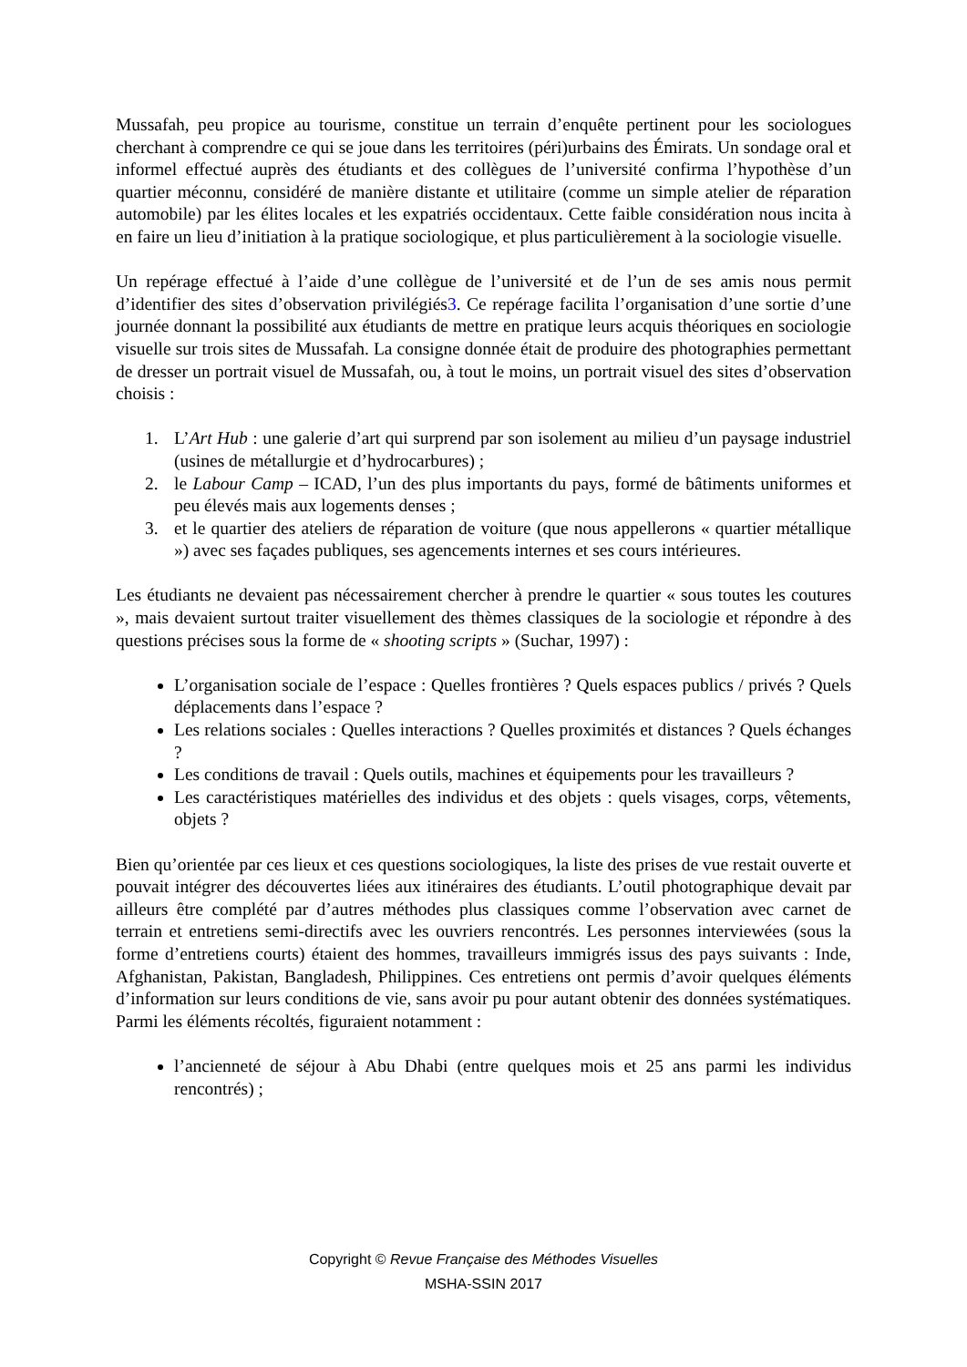Mussafah, peu propice au tourisme, constitue un terrain d’enquête pertinent pour les sociologues cherchant à comprendre ce qui se joue dans les territoires (péri)urbains des Émirats. Un sondage oral et informel effectué auprès des étudiants et des collègues de l’université confirma l’hypothèse d’un quartier méconnu, considéré de manière distante et utilitaire (comme un simple atelier de réparation automobile) par les élites locales et les expatriés occidentaux. Cette faible considération nous incita à en faire un lieu d’initiation à la pratique sociologique, et plus particulièrement à la sociologie visuelle.
Un repérage effectué à l’aide d’une collègue de l’université et de l’un de ses amis nous permit d’identifier des sites d’observation privilégiés3. Ce repérage facilita l’organisation d’une sortie d’une journée donnant la possibilité aux étudiants de mettre en pratique leurs acquis théoriques en sociologie visuelle sur trois sites de Mussafah. La consigne donnée était de produire des photographies permettant de dresser un portrait visuel de Mussafah, ou, à tout le moins, un portrait visuel des sites d’observation choisis :
1. L’Art Hub : une galerie d’art qui surprend par son isolement au milieu d’un paysage industriel (usines de métallurgie et d’hydrocarbures) ;
2. le Labour Camp – ICAD, l’un des plus importants du pays, formé de bâtiments uniformes et peu élevés mais aux logements denses ;
3. et le quartier des ateliers de réparation de voiture (que nous appellerons « quartier métallique ») avec ses façades publiques, ses agencements internes et ses cours intérieures.
Les étudiants ne devaient pas nécessairement chercher à prendre le quartier « sous toutes les coutures », mais devaient surtout traiter visuellement des thèmes classiques de la sociologie et répondre à des questions précises sous la forme de « shooting scripts » (Suchar, 1997) :
L’organisation sociale de l’espace : Quelles frontières ? Quels espaces publics / privés ? Quels déplacements dans l’espace ?
Les relations sociales : Quelles interactions ? Quelles proximités et distances ? Quels échanges ?
Les conditions de travail : Quels outils, machines et équipements pour les travailleurs ?
Les caractéristiques matérielles des individus et des objets : quels visages, corps, vêtements, objets ?
Bien qu’orientée par ces lieux et ces questions sociologiques, la liste des prises de vue restait ouverte et pouvait intégrer des découvertes liées aux itinéraires des étudiants. L’outil photographique devait par ailleurs être complété par d’autres méthodes plus classiques comme l’observation avec carnet de terrain et entretiens semi-directifs avec les ouvriers rencontrés. Les personnes interviewées (sous la forme d’entretiens courts) étaient des hommes, travailleurs immigrés issus des pays suivants : Inde, Afghanistan, Pakistan, Bangladesh, Philippines. Ces entretiens ont permis d’avoir quelques éléments d’information sur leurs conditions de vie, sans avoir pu pour autant obtenir des données systématiques. Parmi les éléments récoltés, figuraient notamment :
l’ancienneté de séjour à Abu Dhabi (entre quelques mois et 25 ans parmi les individus rencontrés) ;
Copyright © Revue Française des Méthodes Visuelles
MSHA-SSIN 2017